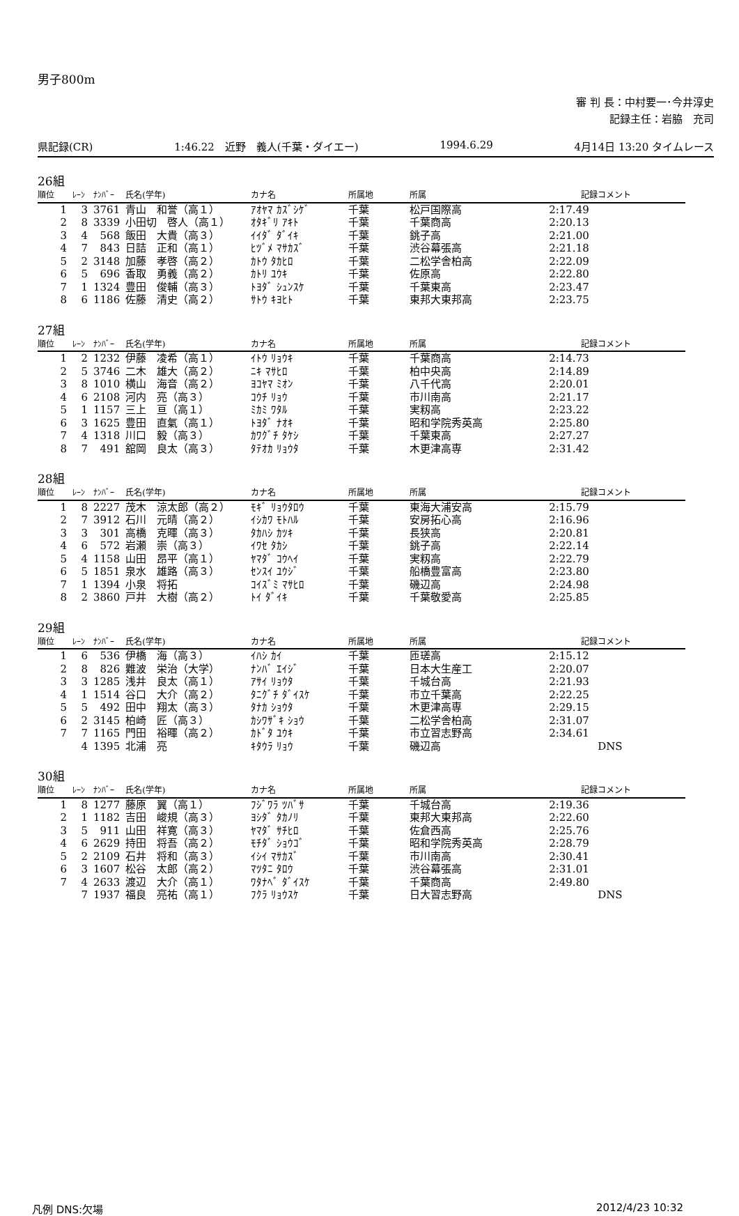男子800m
審 判 長：中村要一･今井淳史
記録主任：岩脇　充司
県記録(CR) 1:46.22　近野　義人(千葉・ダイエー) 1994.6.29 4月14日 13:20 タイムレース
26組
| 順位 | ﾚｰﾝ | ﾅﾝﾊﾞｰ | 氏名(学年) | カナ名 | 所属地 | 所属 | 記録 | コメント |
| --- | --- | --- | --- | --- | --- | --- | --- | --- |
| 1 | 3 | 3761 | 青山 和誉（高１） | ｱｵﾔﾏ ｶｽﾞｼｹﾞ | 千葉 | 松戸国際高 | 2:17.49 | |
| 2 | 8 | 3339 | 小田切 啓人（高１） | ｵﾀｷﾞﾘ ｱｷﾄ | 千葉 | 千葉商高 | 2:20.13 | |
| 3 | 4 | 568 | 飯田 大貴（高３） | ｲｲﾀﾞ ﾀﾞｲｷ | 千葉 | 銚子高 | 2:21.00 | |
| 4 | 7 | 843 | 日詰 正和（高１） | ﾋﾂﾞﾒ ﾏｻｶｽﾞ | 千葉 | 渋谷幕張高 | 2:21.18 | |
| 5 | 2 | 3148 | 加藤 孝啓（高２） | ｶﾄｳ ﾀｶﾋﾛ | 千葉 | 二松学舎柏高 | 2:22.09 | |
| 6 | 5 | 696 | 香取 勇義（高２） | ｶﾄﾘ ﾕｳｷ | 千葉 | 佐原高 | 2:22.80 | |
| 7 | 1 | 1324 | 豊田 俊輔（高３） | ﾄﾖﾀﾞ ｼｭﾝｽｹ | 千葉 | 千葉東高 | 2:23.47 | |
| 8 | 6 | 1186 | 佐藤 清史（高２） | ｻﾄｳ ｷﾖﾋﾄ | 千葉 | 東邦大東邦高 | 2:23.75 | |
27組
| 順位 | ﾚｰﾝ | ﾅﾝﾊﾞｰ | 氏名(学年) | カナ名 | 所属地 | 所属 | 記録 | コメント |
| --- | --- | --- | --- | --- | --- | --- | --- | --- |
| 1 | 2 | 1232 | 伊藤 凌希（高１） | ｲﾄｳ ﾘｮｳｷ | 千葉 | 千葉商高 | 2:14.73 | |
| 2 | 5 | 3746 | 二木 雄大（高２） | ﾆｷ ﾏｻﾋﾛ | 千葉 | 柏中央高 | 2:14.89 | |
| 3 | 8 | 1010 | 横山 海音（高２） | ﾖｺﾔﾏ ﾐｵﾝ | 千葉 | 八千代高 | 2:20.01 | |
| 4 | 6 | 2108 | 河内 亮（高３） | ｺｳﾁ ﾘｮｳ | 千葉 | 市川南高 | 2:21.17 | |
| 5 | 1 | 1157 | 三上 亘（高１） | ﾐｶﾐ ﾜﾀﾙ | 千葉 | 実籾高 | 2:23.22 | |
| 6 | 3 | 1625 | 豊田 直氣（高１） | ﾄﾖﾀﾞ ﾅｵｷ | 千葉 | 昭和学院秀英高 | 2:25.80 | |
| 7 | 4 | 1318 | 川口 毅（高３） | ｶﾜｸﾞﾁ ﾀｹｼ | 千葉 | 千葉東高 | 2:27.27 | |
| 8 | 7 | 491 | 舘岡 良太（高３） | ﾀﾃｵｶ ﾘｮｳﾀ | 千葉 | 木更津高専 | 2:31.42 | |
28組
| 順位 | ﾚｰﾝ | ﾅﾝﾊﾞｰ | 氏名(学年) | カナ名 | 所属地 | 所属 | 記録 | コメント |
| --- | --- | --- | --- | --- | --- | --- | --- | --- |
| 1 | 8 | 2227 | 茂木 涼太郎（高２） | ﾓｷﾞ ﾘｮｳﾀﾛｳ | 千葉 | 東海大浦安高 | 2:15.79 | |
| 2 | 7 | 3912 | 石川 元晴（高２） | ｲｼｶﾜ ﾓﾄﾊﾙ | 千葉 | 安房拓心高 | 2:16.96 | |
| 3 | 3 | 301 | 高橋 克暉（高３） | ﾀｶﾊｼ ｶﾂｷ | 千葉 | 長狭高 | 2:20.81 | |
| 4 | 6 | 572 | 岩瀬 崇（高３） | ｲﾜｾ ﾀｶｼ | 千葉 | 銚子高 | 2:22.14 | |
| 5 | 4 | 1158 | 山田 昂平（高１） | ﾔﾏﾀﾞ ｺｳﾍｲ | 千葉 | 実籾高 | 2:22.79 | |
| 6 | 5 | 1851 | 泉水 雄路（高３） | ｾﾝｽｲ ﾕｳｼﾞ | 千葉 | 船橋豊富高 | 2:23.80 | |
| 7 | 1 | 1394 | 小泉 将拓 | ｺｲｽﾞﾐ ﾏｻﾋﾛ | 千葉 | 磯辺高 | 2:24.98 | |
| 8 | 2 | 3860 | 戸井 大樹（高２） | ﾄｲ ﾀﾞｲｷ | 千葉 | 千葉敬愛高 | 2:25.85 | |
29組
| 順位 | ﾚｰﾝ | ﾅﾝﾊﾞｰ | 氏名(学年) | カナ名 | 所属地 | 所属 | 記録 | コメント |
| --- | --- | --- | --- | --- | --- | --- | --- | --- |
| 1 | 6 | 536 | 伊橋 海（高３） | ｲﾊｼ ｶｲ | 千葉 | 匝瑳高 | 2:15.12 | |
| 2 | 8 | 826 | 難波 栄治（大学） | ﾅﾝﾊﾞ ｴｲｼﾞ | 千葉 | 日本大生産工 | 2:20.07 | |
| 3 | 3 | 1285 | 浅井 良太（高１） | ｱｻｲ ﾘｮｳﾀ | 千葉 | 千城台高 | 2:21.93 | |
| 4 | 1 | 1514 | 谷口 大介（高２） | ﾀﾆｸﾞﾁ ﾀﾞｲｽｹ | 千葉 | 市立千葉高 | 2:22.25 | |
| 5 | 5 | 492 | 田中 翔太（高３） | ﾀﾅｶ ｼｮｳﾀ | 千葉 | 木更津高専 | 2:29.15 | |
| 6 | 2 | 3145 | 柏崎 匠（高３） | ｶｼﾜｻﾞｷ ｼｮｳ | 千葉 | 二松学舎柏高 | 2:31.07 | |
| 7 | 7 | 1165 | 門田 裕暉（高２） | ｶﾄﾞﾀ ﾕｳｷ | 千葉 | 市立習志野高 | 2:34.61 | |
| | 4 | 1395 | 北浦 亮 | ｷﾀｳﾗ ﾘｮｳ | 千葉 | 磯辺高 | | DNS |
30組
| 順位 | ﾚｰﾝ | ﾅﾝﾊﾞｰ | 氏名(学年) | カナ名 | 所属地 | 所属 | 記録 | コメント |
| --- | --- | --- | --- | --- | --- | --- | --- | --- |
| 1 | 8 | 1277 | 藤原 翼（高１） | ﾌｼﾞﾜﾗ ﾂﾊﾞｻ | 千葉 | 千城台高 | 2:19.36 | |
| 2 | 1 | 1182 | 吉田 峻規（高３） | ﾖｼﾀﾞ ﾀｶﾉﾘ | 千葉 | 東邦大東邦高 | 2:22.60 | |
| 3 | 5 | 911 | 山田 祥寛（高３） | ﾔﾏﾀﾞ ｻﾁﾋﾛ | 千葉 | 佐倉西高 | 2:25.76 | |
| 4 | 6 | 2629 | 持田 将吾（高２） | ﾓﾁﾀﾞ ｼｮｳｺﾞ | 千葉 | 昭和学院秀英高 | 2:28.79 | |
| 5 | 2 | 2109 | 石井 将和（高３） | ｲｼｲ ﾏｻｶｽﾞ | 千葉 | 市川南高 | 2:30.41 | |
| 6 | 3 | 1607 | 松谷 太郎（高２） | ﾏﾂﾀﾆ ﾀﾛｳ | 千葉 | 渋谷幕張高 | 2:31.01 | |
| 7 | 4 | 2633 | 渡辺 大介（高１） | ﾜﾀﾅﾍﾞ ﾀﾞｲｽｹ | 千葉 | 千葉商高 | 2:49.80 | |
| | 7 | 1937 | 福良 亮祐（高１） | ﾌｸﾗ ﾘｮｳｽｹ | 千葉 | 日大習志野高 | | DNS |
凡例 DNS:欠場 2012/4/23 10:32